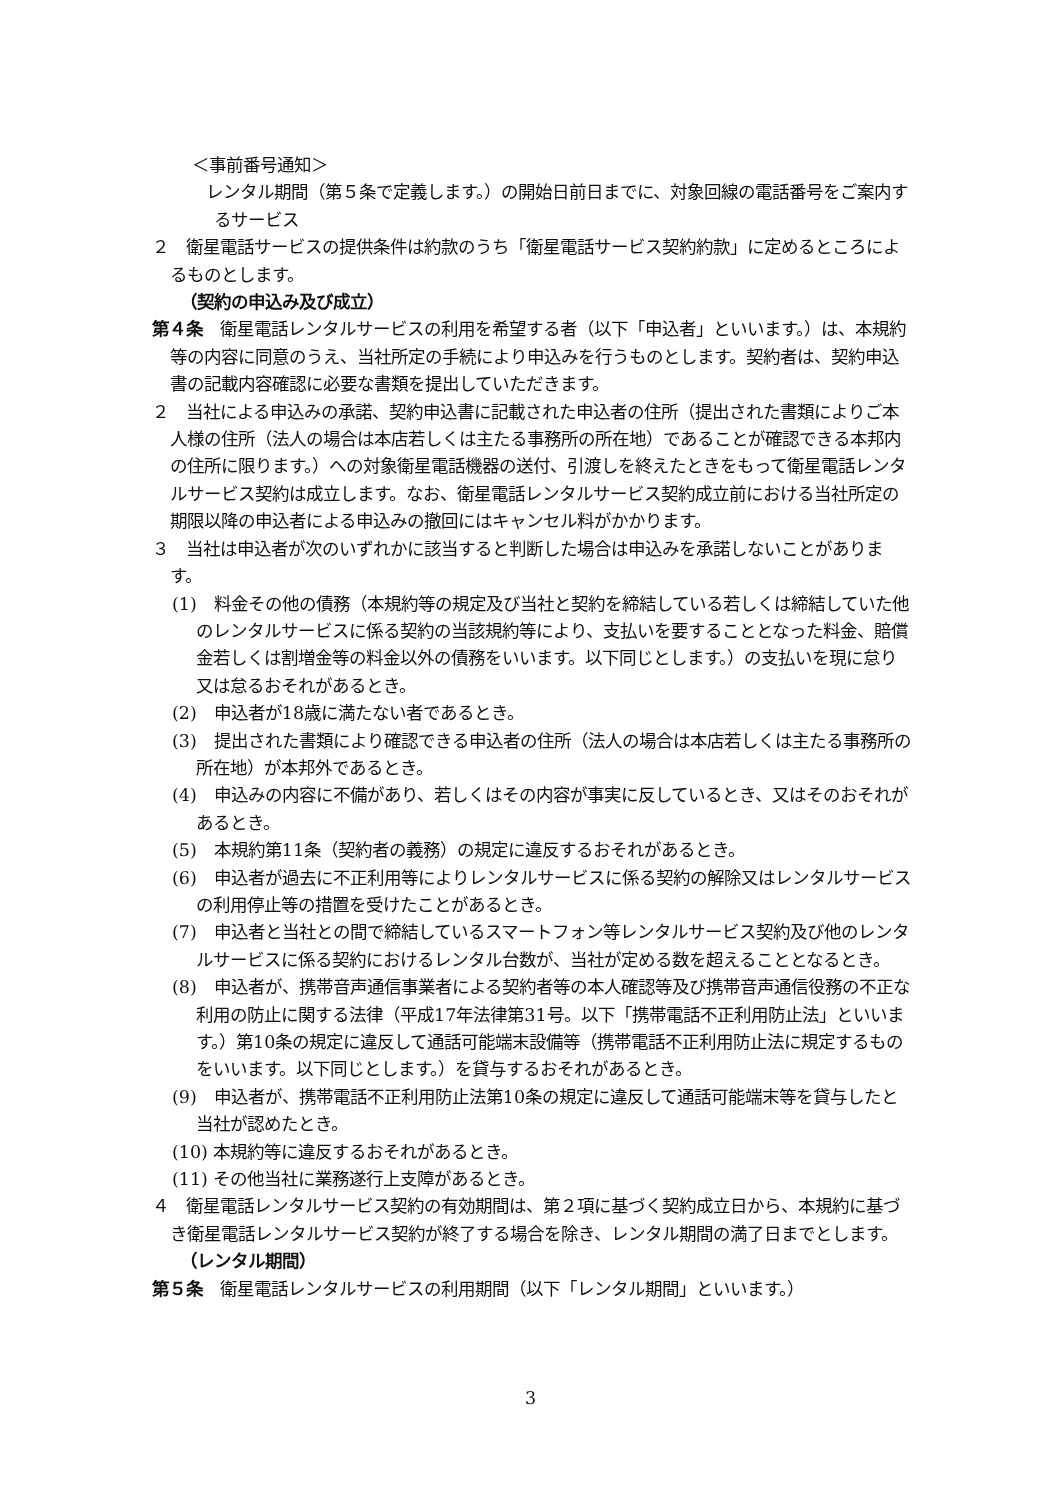＜事前番号通知＞
レンタル期間（第５条で定義します。）の開始日前日までに、対象回線の電話番号をご案内するサービス
２　衛星電話サービスの提供条件は約款のうち「衛星電話サービス契約約款」に定めるところによるものとします。
（契約の申込み及び成立）
第４条　衛星電話レンタルサービスの利用を希望する者（以下「申込者」といいます。）は、本規約等の内容に同意のうえ、当社所定の手続により申込みを行うものとします。契約者は、契約申込書の記載内容確認に必要な書類を提出していただきます。
２　当社による申込みの承諾、契約申込書に記載された申込者の住所（提出された書類によりご本人様の住所（法人の場合は本店若しくは主たる事務所の所在地）であることが確認できる本邦内の住所に限ります。）への対象衛星電話機器の送付、引渡しを終えたときをもって衛星電話レンタルサービス契約は成立します。なお、衛星電話レンタルサービス契約成立前における当社所定の期限以降の申込者による申込みの撤回にはキャンセル料がかかります。
３　当社は申込者が次のいずれかに該当すると判断した場合は申込みを承諾しないことがあります。
(1)　料金その他の債務（本規約等の規定及び当社と契約を締結している若しくは締結していた他のレンタルサービスに係る契約の当該規約等により、支払いを要することとなった料金、賠償金若しくは割増金等の料金以外の債務をいいます。以下同じとします。）の支払いを現に怠り又は怠るおそれがあるとき。
(2)　申込者が18歳に満たない者であるとき。
(3)　提出された書類により確認できる申込者の住所（法人の場合は本店若しくは主たる事務所の所在地）が本邦外であるとき。
(4)　申込みの内容に不備があり、若しくはその内容が事実に反しているとき、又はそのおそれがあるとき。
(5)　本規約第11条（契約者の義務）の規定に違反するおそれがあるとき。
(6)　申込者が過去に不正利用等によりレンタルサービスに係る契約の解除又はレンタルサービスの利用停止等の措置を受けたことがあるとき。
(7)　申込者と当社との間で締結しているスマートフォン等レンタルサービス契約及び他のレンタルサービスに係る契約におけるレンタル台数が、当社が定める数を超えることとなるとき。
(8)　申込者が、携帯音声通信事業者による契約者等の本人確認等及び携帯音声通信役務の不正な利用の防止に関する法律（平成17年法律第31号。以下「携帯電話不正利用防止法」といいます。）第10条の規定に違反して通話可能端末設備等（携帯電話不正利用防止法に規定するものをいいます。以下同じとします。）を貸与するおそれがあるとき。
(9)　申込者が、携帯電話不正利用防止法第10条の規定に違反して通話可能端末等を貸与したと当社が認めたとき。
(10) 本規約等に違反するおそれがあるとき。
(11) その他当社に業務遂行上支障があるとき。
４　衛星電話レンタルサービス契約の有効期間は、第２項に基づく契約成立日から、本規約に基づき衛星電話レンタルサービス契約が終了する場合を除き、レンタル期間の満了日までとします。
（レンタル期間）
第５条　衛星電話レンタルサービスの利用期間（以下「レンタル期間」といいます。）
3